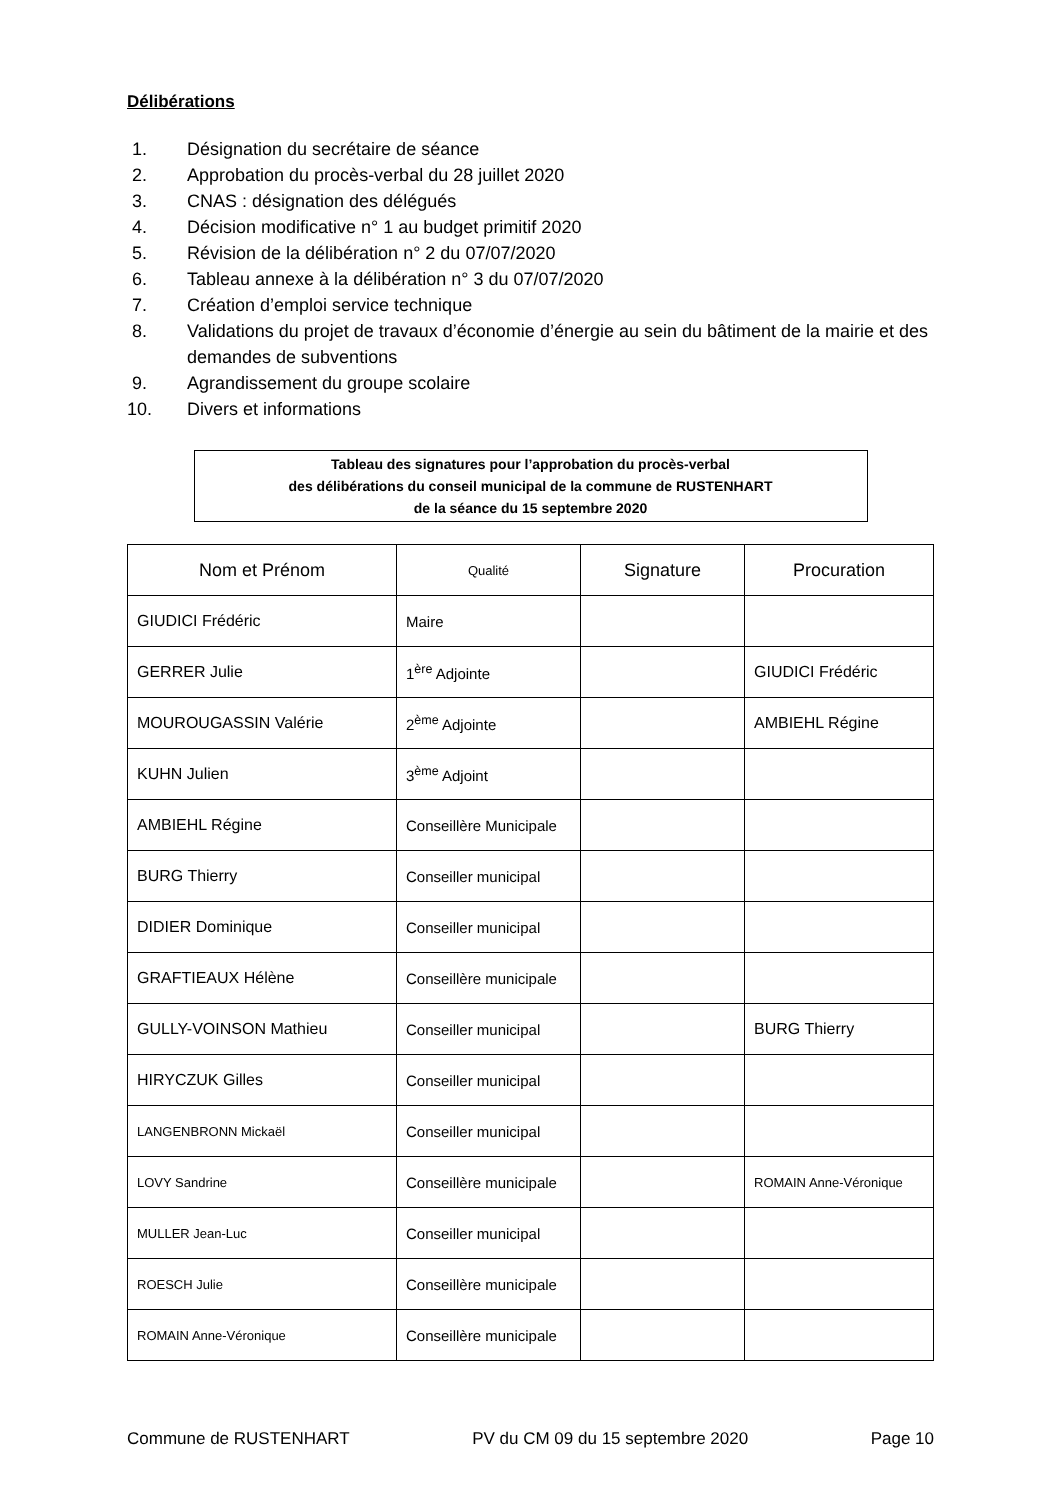Délibérations
1. Désignation du secrétaire de séance
2. Approbation du procès-verbal du 28 juillet 2020
3. CNAS : désignation des délégués
4. Décision modificative n° 1 au budget primitif 2020
5. Révision de la délibération n° 2 du 07/07/2020
6. Tableau annexe à la délibération n° 3 du 07/07/2020
7. Création d’emploi service technique
8. Validations du projet de travaux d’économie d’énergie au sein du bâtiment de la mairie et des demandes de subventions
9. Agrandissement du groupe scolaire
10. Divers et informations
Tableau des signatures pour l’approbation du procès-verbal
des délibérations du conseil municipal de la commune de RUSTENHART
de la séance du 15 septembre 2020
| Nom et Prénom | Qualité | Signature | Procuration |
| --- | --- | --- | --- |
| GIUDICI Frédéric | Maire | | |
| GERRER Julie | 1<sup>ère</sup> Adjointe | | GIUDICI Frédéric |
| MOUROUGASSIN Valérie | 2<sup>ème</sup> Adjointe | | AMBIEHL Régine |
| KUHN Julien | 3<sup>ème</sup> Adjoint | | |
| AMBIEHL Régine | Conseillère Municipale | | |
| BURG Thierry | Conseiller municipal | | |
| DIDIER Dominique | Conseiller municipal | | |
| GRAFTIEAUX Hélène | Conseillère municipale | | |
| GULLY-VOINSON Mathieu | Conseiller municipal | | BURG Thierry |
| HIRYCZUK Gilles | Conseiller municipal | | |
| LANGENBRONN Mickaël | Conseiller municipal | | |
| LOVY Sandrine | Conseillère municipale | | ROMAIN Anne-Véronique |
| MULLER Jean-Luc | Conseiller municipal | | |
| ROESCH Julie | Conseillère municipale | | |
| ROMAIN Anne-Véronique | Conseillère municipale | | |
Commune de RUSTENHART PV du CM 09 du 15 septembre 2020 Page 10